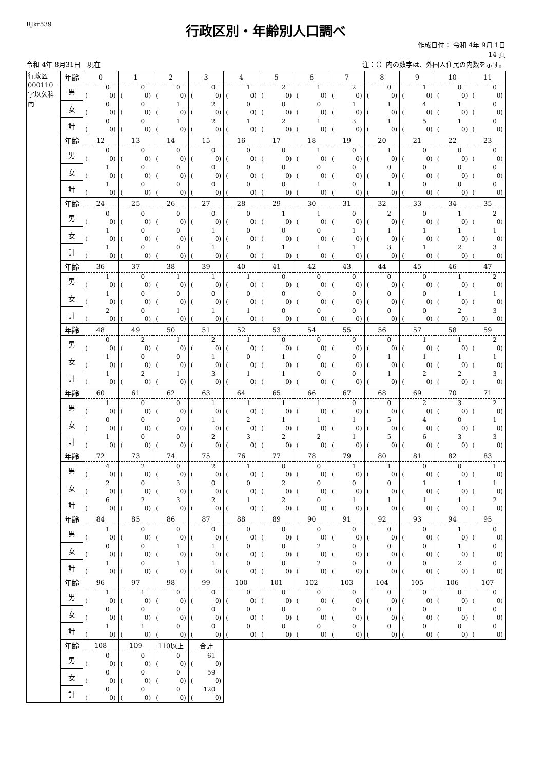RJkr539
行政区別・年齢別人口調べ
作成日付： 令和 4年 9月 1日
14 頁
令和 4年 8月31日　現在 注：（）内の数字は、外国人住民の内数を示す。
| 行政区 000110 字以久科南 | 年齢 | 0 | 1 | 2 | 3 | 4 | 5 | 6 | 7 | 8 | 9 | 10 | 11 |
| | 男 | 0 ( 0) | 0 ( 0) | 0 ( 0) | 0 ( 0) | 1 ( 0) | 2 ( 0) | 1 ( 0) | 2 ( 0) | 0 ( 0) | 1 ( 0) | 0 ( 0) | 0 ( 0) |
| | 女 | 0 ( 0) | 0 ( 0) | 1 ( 0) | 2 ( 0) | 0 ( 0) | 0 ( 0) | 0 ( 0) | 1 ( 0) | 1 ( 0) | 4 ( 0) | 1 ( 0) | 0 ( 0) |
| | 計 | 0 ( 0) | 0 ( 0) | 1 ( 0) | 2 ( 0) | 1 ( 0) | 2 ( 0) | 1 ( 0) | 3 ( 0) | 1 ( 0) | 5 ( 0) | 1 ( 0) | 0 ( 0) |
| | 年齢 | 12 | 13 | 14 | 15 | 16 | 17 | 18 | 19 | 20 | 21 | 22 | 23 |
| | 男 | 0 ( 0) | 0 ( 0) | 0 ( 0) | 0 ( 0) | 0 ( 0) | 0 ( 0) | 1 ( 0) | 0 ( 0) | 1 ( 0) | 0 ( 0) | 0 ( 0) | 0 ( 0) |
| | 女 | 1 ( 0) | 0 ( 0) | 0 ( 0) | 0 ( 0) | 0 ( 0) | 0 ( 0) | 0 ( 0) | 0 ( 0) | 0 ( 0) | 0 ( 0) | 0 ( 0) | 0 ( 0) |
| | 計 | 1 ( 0) | 0 ( 0) | 0 ( 0) | 0 ( 0) | 0 ( 0) | 0 ( 0) | 1 ( 0) | 0 ( 0) | 1 ( 0) | 0 ( 0) | 0 ( 0) | 0 ( 0) |
| | 年齢 | 24 | 25 | 26 | 27 | 28 | 29 | 30 | 31 | 32 | 33 | 34 | 35 |
| | 男 | 0 ( 0) | 0 ( 0) | 0 ( 0) | 0 ( 0) | 0 ( 0) | 1 ( 0) | 1 ( 0) | 0 ( 0) | 2 ( 0) | 0 ( 0) | 1 ( 0) | 2 ( 0) |
| | 女 | 1 ( 0) | 0 ( 0) | 0 ( 0) | 1 ( 0) | 0 ( 0) | 0 ( 0) | 0 ( 0) | 1 ( 0) | 1 ( 0) | 1 ( 0) | 1 ( 0) | 1 ( 0) |
| | 計 | 1 ( 0) | 0 ( 0) | 0 ( 0) | 1 ( 0) | 0 ( 0) | 1 ( 0) | 1 ( 0) | 1 ( 0) | 3 ( 0) | 1 ( 0) | 2 ( 0) | 3 ( 0) |
| | 年齢 | 36 | 37 | 38 | 39 | 40 | 41 | 42 | 43 | 44 | 45 | 46 | 47 |
| | 男 | 1 ( 0) | 0 ( 0) | 1 ( 0) | 1 ( 0) | 1 ( 0) | 0 ( 0) | 0 ( 0) | 0 ( 0) | 0 ( 0) | 0 ( 0) | 1 ( 0) | 2 ( 0) |
| | 女 | 1 ( 0) | 0 ( 0) | 0 ( 0) | 0 ( 0) | 0 ( 0) | 0 ( 0) | 0 ( 0) | 0 ( 0) | 0 ( 0) | 0 ( 0) | 1 ( 0) | 1 ( 0) |
| | 計 | 2 ( 0) | 0 ( 0) | 1 ( 0) | 1 ( 0) | 1 ( 0) | 0 ( 0) | 0 ( 0) | 0 ( 0) | 0 ( 0) | 0 ( 0) | 2 ( 0) | 3 ( 0) |
| | 年齢 | 48 | 49 | 50 | 51 | 52 | 53 | 54 | 55 | 56 | 57 | 58 | 59 |
| | 男 | 0 ( 0) | 2 ( 0) | 1 ( 0) | 2 ( 0) | 1 ( 0) | 0 ( 0) | 0 ( 0) | 0 ( 0) | 0 ( 0) | 1 ( 0) | 1 ( 0) | 2 ( 0) |
| | 女 | 1 ( 0) | 0 ( 0) | 0 ( 0) | 1 ( 0) | 0 ( 0) | 1 ( 0) | 0 ( 0) | 0 ( 0) | 1 ( 0) | 1 ( 0) | 1 ( 0) | 1 ( 0) |
| | 計 | 1 ( 0) | 2 ( 0) | 1 ( 0) | 3 ( 0) | 1 ( 0) | 1 ( 0) | 0 ( 0) | 0 ( 0) | 1 ( 0) | 2 ( 0) | 2 ( 0) | 3 ( 0) |
| | 年齢 | 60 | 61 | 62 | 63 | 64 | 65 | 66 | 67 | 68 | 69 | 70 | 71 |
| | 男 | 1 ( 0) | 0 ( 0) | 0 ( 0) | 1 ( 0) | 1 ( 0) | 1 ( 0) | 1 ( 0) | 0 ( 0) | 0 ( 0) | 2 ( 0) | 3 ( 0) | 2 ( 0) |
| | 女 | 0 ( 0) | 0 ( 0) | 0 ( 0) | 1 ( 0) | 2 ( 0) | 1 ( 0) | 1 ( 0) | 1 ( 0) | 5 ( 0) | 4 ( 0) | 0 ( 0) | 1 ( 0) |
| | 計 | 1 ( 0) | 0 ( 0) | 0 ( 0) | 2 ( 0) | 3 ( 0) | 2 ( 0) | 2 ( 0) | 1 ( 0) | 5 ( 0) | 6 ( 0) | 3 ( 0) | 3 ( 0) |
| | 年齢 | 72 | 73 | 74 | 75 | 76 | 77 | 78 | 79 | 80 | 81 | 82 | 83 |
| | 男 | 4 ( 0) | 2 ( 0) | 0 ( 0) | 2 ( 0) | 1 ( 0) | 0 ( 0) | 0 ( 0) | 1 ( 0) | 1 ( 0) | 0 ( 0) | 0 ( 0) | 1 ( 0) |
| | 女 | 2 ( 0) | 0 ( 0) | 3 ( 0) | 0 ( 0) | 0 ( 0) | 2 ( 0) | 0 ( 0) | 0 ( 0) | 0 ( 0) | 1 ( 0) | 1 ( 0) | 1 ( 0) |
| | 計 | 6 ( 0) | 2 ( 0) | 3 ( 0) | 2 ( 0) | 1 ( 0) | 2 ( 0) | 0 ( 0) | 1 ( 0) | 1 ( 0) | 1 ( 0) | 1 ( 0) | 2 ( 0) |
| | 年齢 | 84 | 85 | 86 | 87 | 88 | 89 | 90 | 91 | 92 | 93 | 94 | 95 |
| | 男 | 1 ( 0) | 0 ( 0) | 0 ( 0) | 0 ( 0) | 0 ( 0) | 0 ( 0) | 0 ( 0) | 0 ( 0) | 0 ( 0) | 0 ( 0) | 1 ( 0) | 0 ( 0) |
| | 女 | 0 ( 0) | 0 ( 0) | 1 ( 0) | 1 ( 0) | 0 ( 0) | 0 ( 0) | 2 ( 0) | 0 ( 0) | 0 ( 0) | 0 ( 0) | 1 ( 0) | 0 ( 0) |
| | 計 | 1 ( 0) | 0 ( 0) | 1 ( 0) | 1 ( 0) | 0 ( 0) | 0 ( 0) | 2 ( 0) | 0 ( 0) | 0 ( 0) | 0 ( 0) | 2 ( 0) | 0 ( 0) |
| | 年齢 | 96 | 97 | 98 | 99 | 100 | 101 | 102 | 103 | 104 | 105 | 106 | 107 |
| | 男 | 1 ( 0) | 1 ( 0) | 0 ( 0) | 0 ( 0) | 0 ( 0) | 0 ( 0) | 0 ( 0) | 0 ( 0) | 0 ( 0) | 0 ( 0) | 0 ( 0) | 0 ( 0) |
| | 女 | 0 ( 0) | 0 ( 0) | 0 ( 0) | 0 ( 0) | 0 ( 0) | 0 ( 0) | 0 ( 0) | 0 ( 0) | 0 ( 0) | 0 ( 0) | 0 ( 0) | 0 ( 0) |
| | 計 | 1 ( 0) | 1 ( 0) | 0 ( 0) | 0 ( 0) | 0 ( 0) | 0 ( 0) | 0 ( 0) | 0 ( 0) | 0 ( 0) | 0 ( 0) | 0 ( 0) | 0 ( 0) |
| | 年齢 | 108 | 109 | 110以上 | 合計 | | | | | | | | |
| | 男 | 0 ( 0) | 0 ( 0) | 0 ( 0) | 61 ( 0) | | | | | | | | |
| | 女 | 0 ( 0) | 0 ( 0) | 0 ( 0) | 59 ( 0) | | | | | | | | |
| | 計 | 0 ( 0) | 0 ( 0) | 0 ( 0) | 120 ( 0) | | | | | | | | |